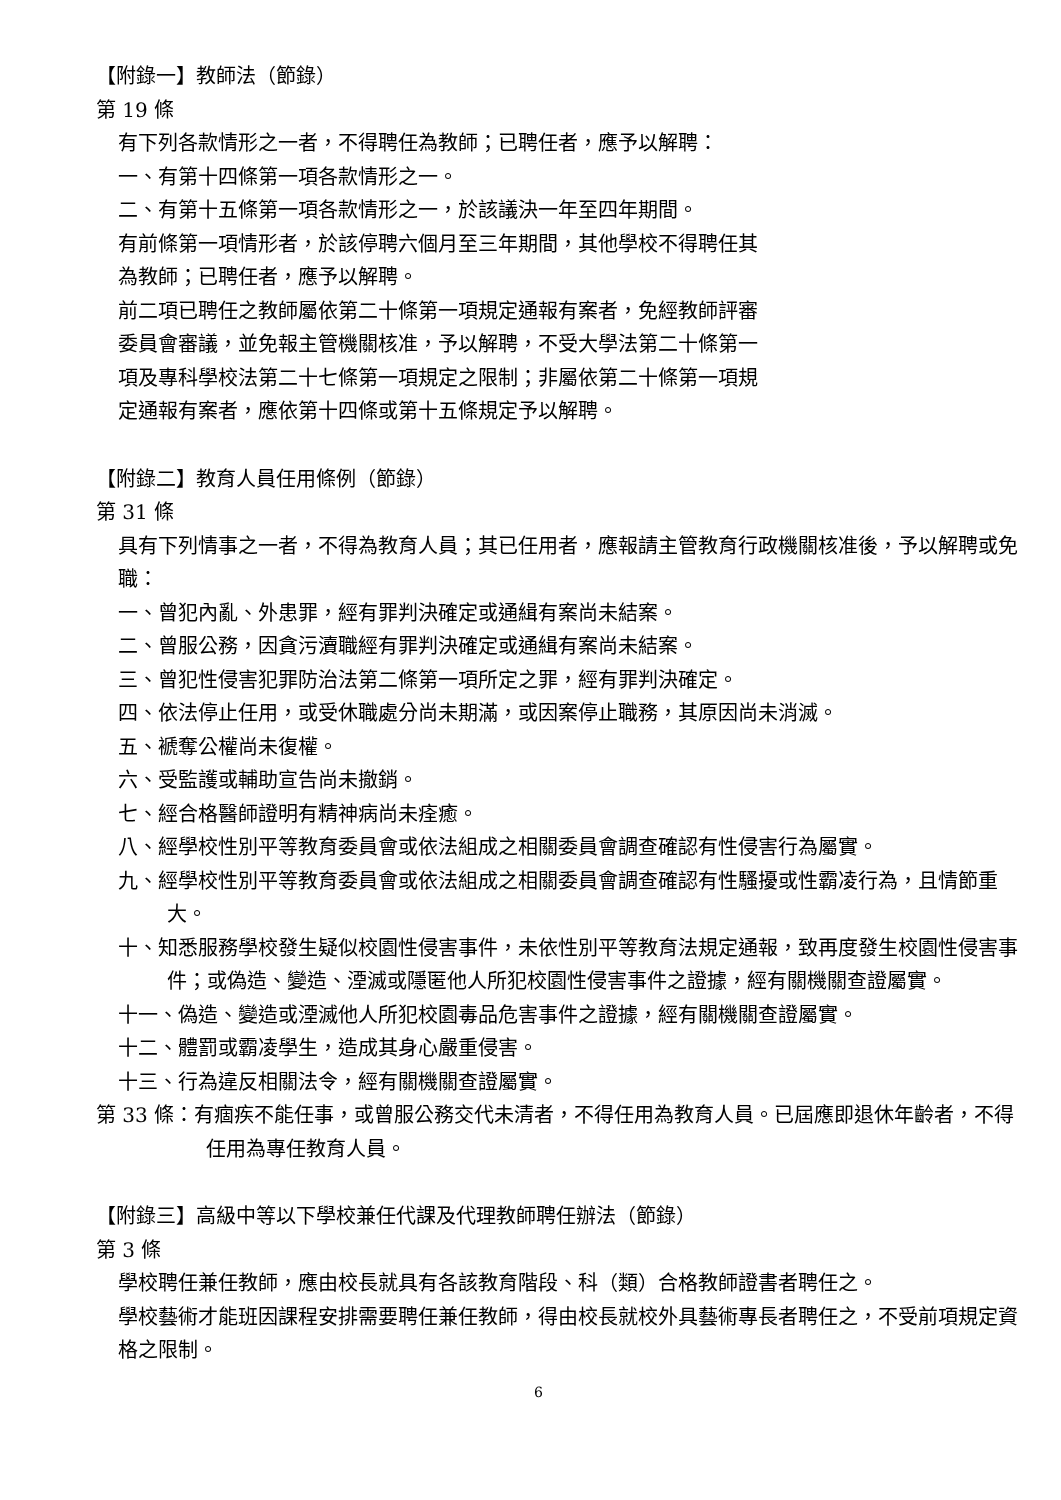【附錄一】教師法（節錄）
第 19 條
有下列各款情形之一者，不得聘任為教師；已聘任者，應予以解聘：
一、有第十四條第一項各款情形之一。
二、有第十五條第一項各款情形之一，於該議決一年至四年期間。
有前條第一項情形者，於該停聘六個月至三年期間，其他學校不得聘任其
為教師；已聘任者，應予以解聘。
前二項已聘任之教師屬依第二十條第一項規定通報有案者，免經教師評審
委員會審議，並免報主管機關核准，予以解聘，不受大學法第二十條第一
項及專科學校法第二十七條第一項規定之限制；非屬依第二十條第一項規
定通報有案者，應依第十四條或第十五條規定予以解聘。
【附錄二】教育人員任用條例（節錄）
第 31 條
具有下列情事之一者，不得為教育人員；其已任用者，應報請主管教育行政機關核准後，予以解聘或免職：
一、曾犯內亂、外患罪，經有罪判決確定或通緝有案尚未結案。
二、曾服公務，因貪污瀆職經有罪判決確定或通緝有案尚未結案。
三、曾犯性侵害犯罪防治法第二條第一項所定之罪，經有罪判決確定。
四、依法停止任用，或受休職處分尚未期滿，或因案停止職務，其原因尚未消滅。
五、褫奪公權尚未復權。
六、受監護或輔助宣告尚未撤銷。
七、經合格醫師證明有精神病尚未痊癒。
八、經學校性別平等教育委員會或依法組成之相關委員會調查確認有性侵害行為屬實。
九、經學校性別平等教育委員會或依法組成之相關委員會調查確認有性騷擾或性霸凌行為，且情節重大。
十、知悉服務學校發生疑似校園性侵害事件，未依性別平等教育法規定通報，致再度發生校園性侵害事件；或偽造、變造、湮滅或隱匿他人所犯校園性侵害事件之證據，經有關機關查證屬實。
十一、偽造、變造或湮滅他人所犯校園毒品危害事件之證據，經有關機關查證屬實。
十二、體罰或霸凌學生，造成其身心嚴重侵害。
十三、行為違反相關法令，經有關機關查證屬實。
第 33 條：有痼疾不能任事，或曾服公務交代未清者，不得任用為教育人員。已屆應即退休年齡者，不得任用為專任教育人員。
【附錄三】高級中等以下學校兼任代課及代理教師聘任辦法（節錄）
第 3 條
學校聘任兼任教師，應由校長就具有各該教育階段、科（類）合格教師證書者聘任之。
學校藝術才能班因課程安排需要聘任兼任教師，得由校長就校外具藝術專長者聘任之，不受前項規定資格之限制。
6